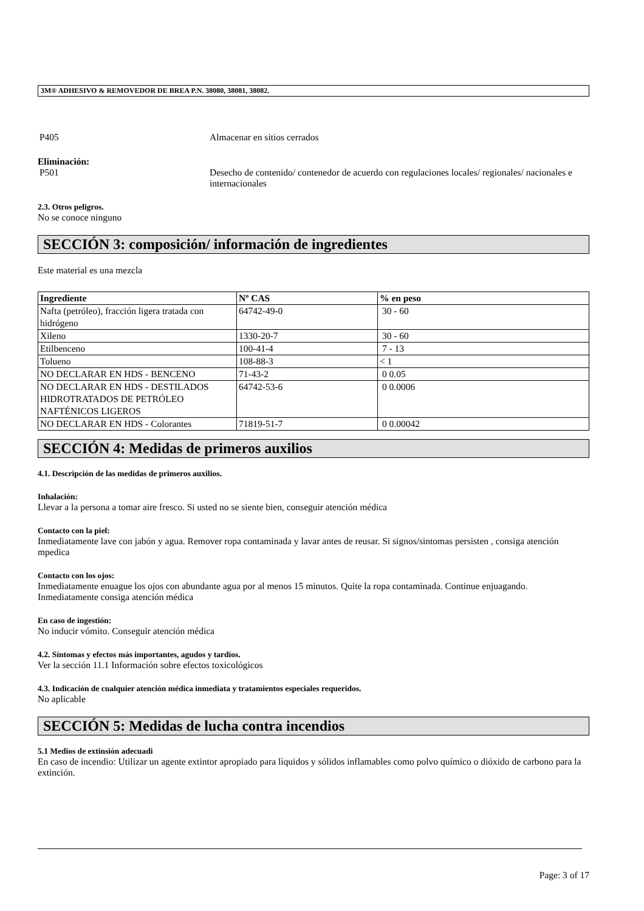3M® ADHESIVO & REMOVEDOR DE BREA P.N. 38080, 38081, 38082.
P405 Almacenar en sitios cerrados
Eliminación:
P501 Desecho de contenido/ contenedor de acuerdo con regulaciones locales/ regionales/ nacionales e internacionales
2.3. Otros peligros.
No se conoce ninguno
SECCIÓN 3: composición/ información de ingredientes
Este material es una mezcla
| Ingrediente | Nº CAS | % en peso |
| --- | --- | --- |
| Nafta (petróleo), fracción ligera tratada con hidrógeno | 64742-49-0 | 30 - 60 |
| Xileno | 1330-20-7 | 30 - 60 |
| Etilbenceno | 100-41-4 | 7 - 13 |
| Tolueno | 108-88-3 | < 1 |
| NO DECLARAR EN HDS - BENCENO | 71-43-2 | 0 0.05 |
| NO DECLARAR EN HDS - DESTILADOS HIDROTRATADOS DE PETRÓLEO NAFTÉNICOS LIGEROS | 64742-53-6 | 0 0.0006 |
| NO DECLARAR EN HDS - Colorantes | 71819-51-7 | 0 0.00042 |
SECCIÓN 4: Medidas de primeros auxilios
4.1. Descripción de las medidas de primeros auxilios.
Inhalación:
Llevar a la persona a tomar aire fresco. Si usted no se siente bien, conseguir atención médica
Contacto con la piel:
Inmediatamente lave con jabón y agua. Remover ropa contaminada y lavar antes de reusar. Si signos/sintomas persisten , consiga atención mpedica
Contacto con los ojos:
Inmediatamente enuague los ojos con abundante agua por al menos 15 minutos. Quite la ropa contaminada. Continue enjuagando. Inmediatamente consiga atención médica
En caso de ingestión:
No inducir vómito. Conseguir atención médica
4.2. Síntomas y efectos más importantes, agudos y tardíos.
Ver la sección 11.1 Información sobre efectos toxicológicos
4.3. Indicación de cualquier atención médica inmediata y tratamientos especiales requeridos.
No aplicable
SECCIÓN 5: Medidas de lucha contra incendios
5.1 Medios de extinsión adecuadi
En caso de incendio: Utilizar un agente extintor apropiado para líquidos y sólidos inflamables como polvo químico o dióxido de carbono para la extinción.
Page: 3 of 17